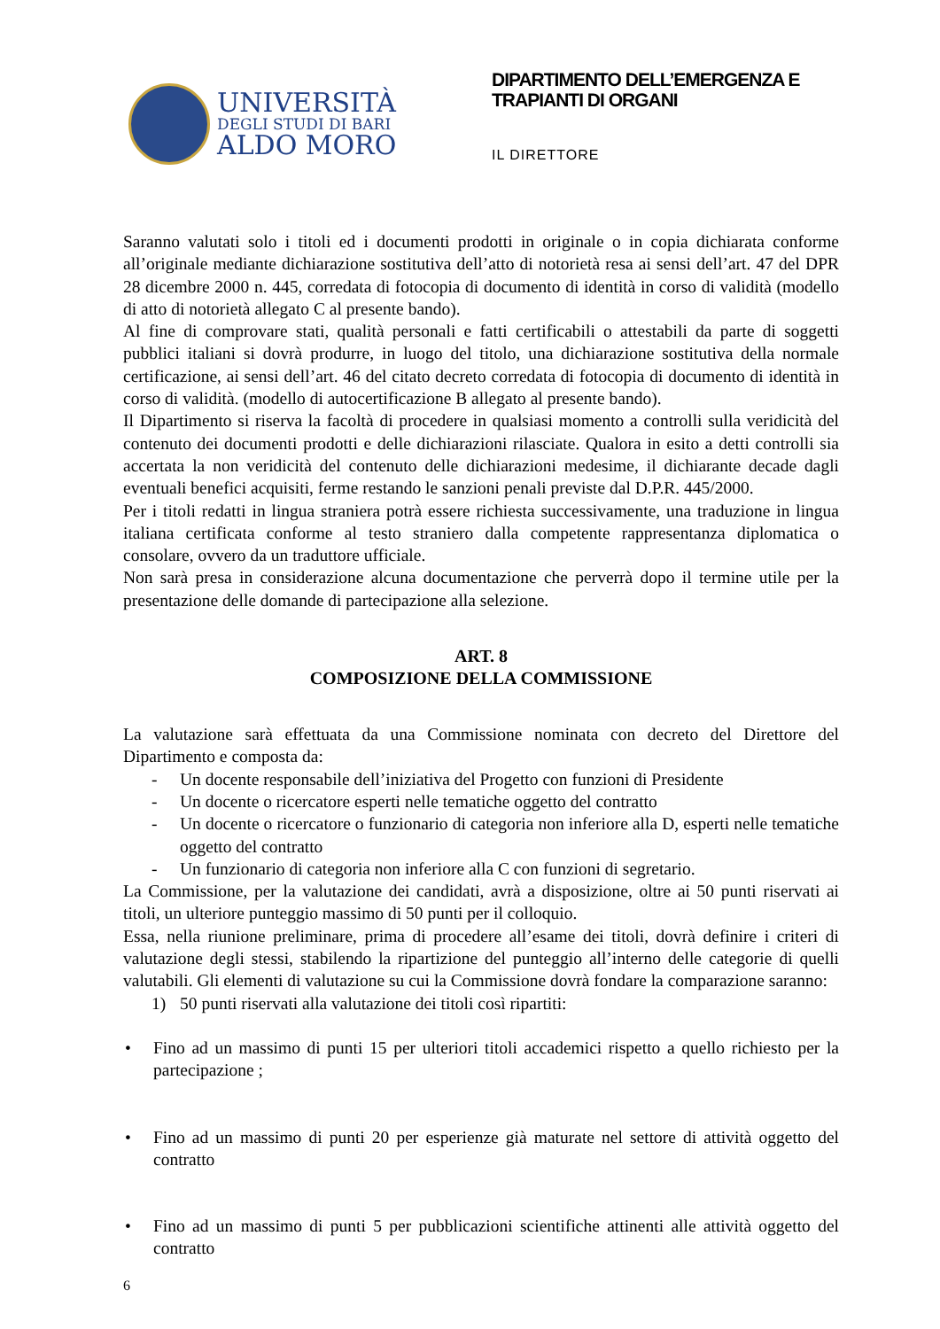UNIVERSITÀ
DEGLI STUDI DI BARI
ALDO MORO
DIPARTIMENTO DELL’EMERGENZA E TRAPIANTI DI ORGANI
IL DIRETTORE
Saranno valutati solo i titoli ed i documenti prodotti in originale o in copia dichiarata conforme all’originale mediante dichiarazione sostitutiva dell’atto di notorietà resa ai sensi dell’art. 47 del DPR 28 dicembre 2000 n. 445, corredata di fotocopia di documento di identità in corso di validità (modello di atto di notorietà allegato C al presente bando).
Al fine di comprovare stati, qualità personali e fatti certificabili o attestabili da parte di soggetti pubblici italiani si dovrà produrre, in luogo del titolo, una dichiarazione sostitutiva della normale certificazione, ai sensi dell’art. 46 del citato decreto corredata di fotocopia di documento di identità in corso di validità. (modello di autocertificazione B allegato al presente bando).
Il Dipartimento si riserva la facoltà di procedere in qualsiasi momento a controlli sulla veridicità del contenuto dei documenti prodotti e delle dichiarazioni rilasciate. Qualora in esito a detti controlli sia accertata la non veridicità del contenuto delle dichiarazioni medesime, il dichiarante decade dagli eventuali benefici acquisiti, ferme restando le sanzioni penali previste dal D.P.R. 445/2000.
Per i titoli redatti in lingua straniera potrà essere richiesta successivamente, una traduzione in lingua italiana certificata conforme al testo straniero dalla competente rappresentanza diplomatica o consolare, ovvero da un traduttore ufficiale.
Non sarà presa in considerazione alcuna documentazione che perverrà dopo il termine utile per la presentazione delle domande di partecipazione alla selezione.
ART. 8
COMPOSIZIONE DELLA COMMISSIONE
La valutazione sarà effettuata da una Commissione nominata con decreto del Direttore del Dipartimento e composta da:
- Un docente responsabile dell’iniziativa del Progetto con funzioni di Presidente
- Un docente o ricercatore esperti nelle tematiche oggetto del contratto
- Un docente o ricercatore o funzionario di categoria non inferiore alla D, esperti nelle tematiche oggetto del contratto
- Un funzionario di categoria non inferiore alla C con funzioni di segretario.
La Commissione, per la valutazione dei candidati, avrà a disposizione, oltre ai 50 punti riservati ai titoli, un ulteriore punteggio massimo di 50 punti per il colloquio.
Essa, nella riunione preliminare, prima di procedere all’esame dei titoli, dovrà definire i criteri di valutazione degli stessi, stabilendo la ripartizione del punteggio all’interno delle categorie di quelli valutabili. Gli elementi di valutazione su cui la Commissione dovrà fondare la comparazione saranno:
1) 50 punti riservati alla valutazione dei titoli così ripartiti:
• Fino ad un massimo di punti 15 per ulteriori titoli accademici rispetto a quello richiesto per la partecipazione ;
• Fino ad un massimo di punti 20 per esperienze già maturate nel settore di attività oggetto del contratto
• Fino ad un massimo di punti 5 per pubblicazioni scientifiche attinenti alle attività oggetto del contratto
6